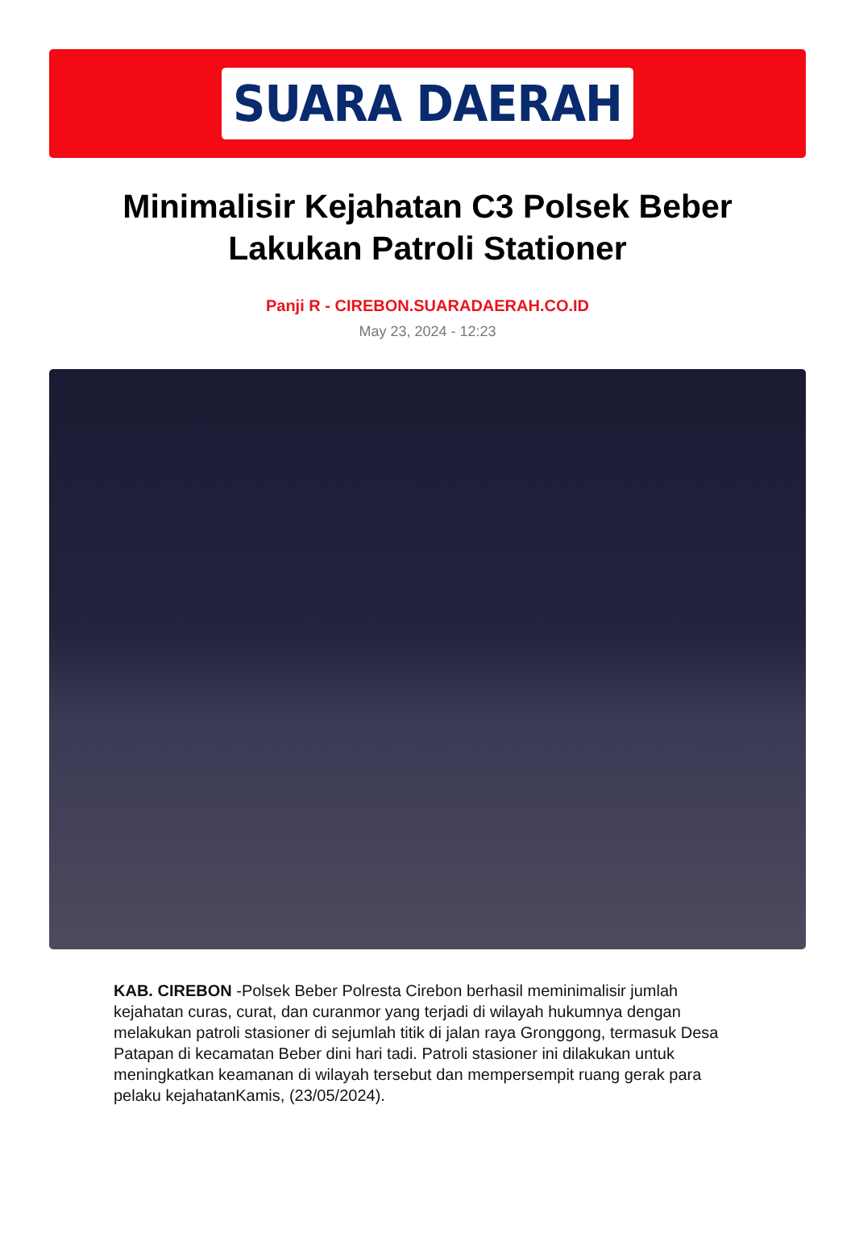SUARA DAERAH
Minimalisir Kejahatan C3 Polsek Beber Lakukan Patroli Stationer
Panji R - CIREBON.SUARADAERAH.CO.ID
May 23, 2024 - 12:23
KAB. CIREBON -Polsek Beber Polresta Cirebon berhasil meminimalisir jumlah kejahatan curas, curat, dan curanmor yang terjadi di wilayah hukumnya dengan melakukan patroli stasioner di sejumlah titik di jalan raya Gronggong, termasuk Desa Patapan di kecamatan Beber dini hari tadi. Patroli stasioner ini dilakukan untuk meningkatkan keamanan di wilayah tersebut dan mempersempit ruang gerak para pelaku kejahatanKamis, (23/05/2024).